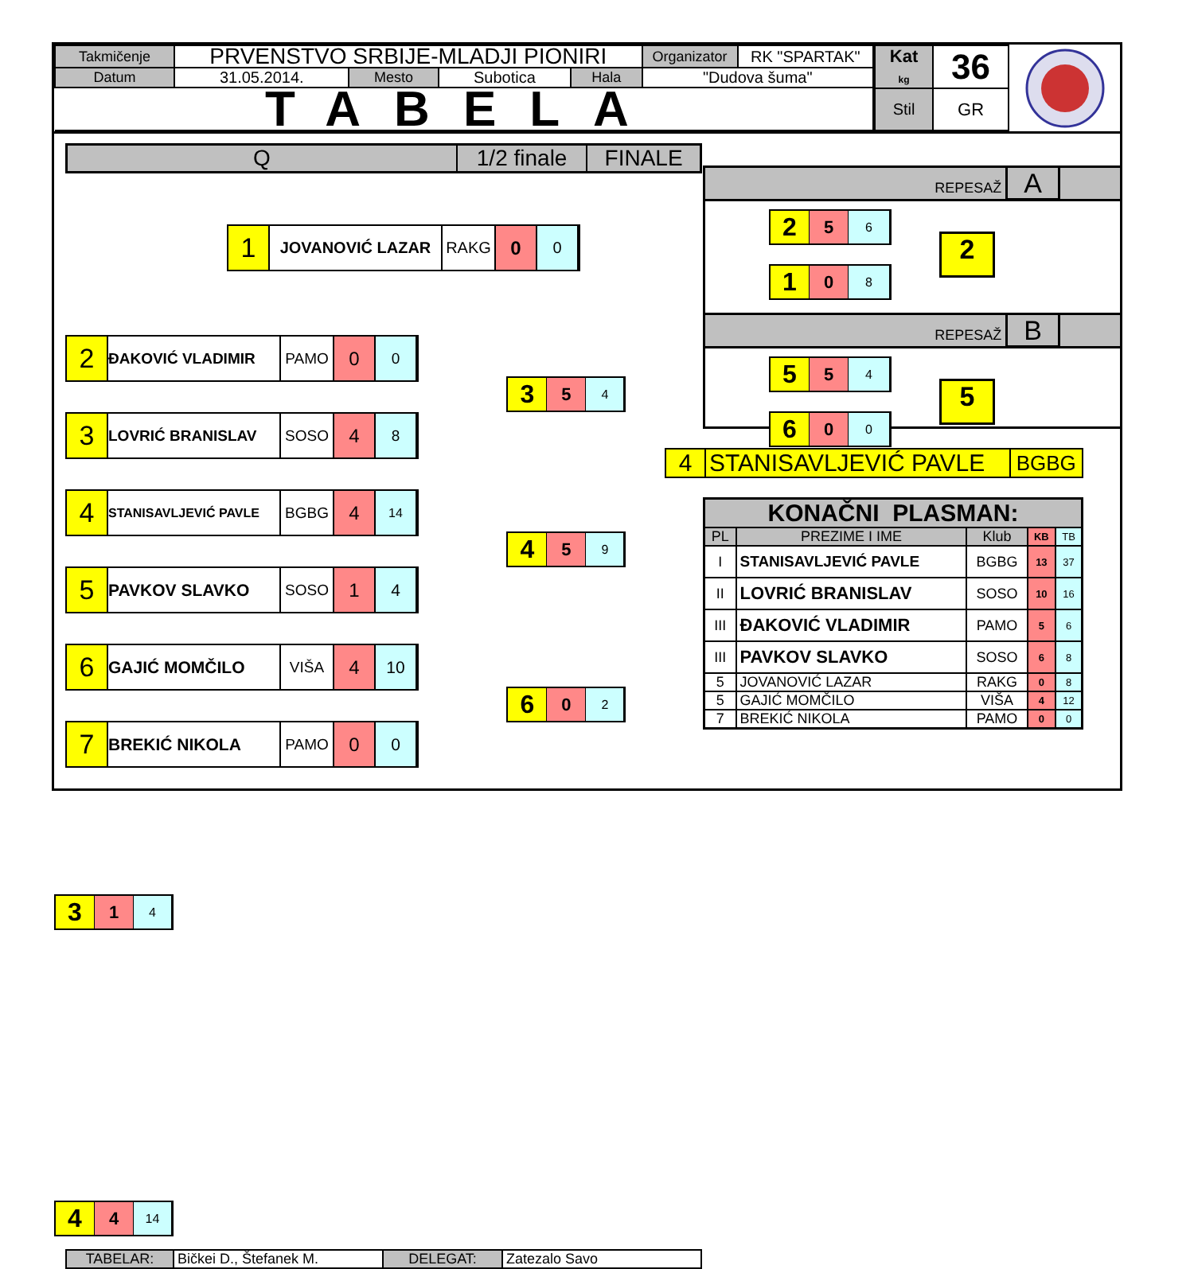| Takmičenje | PRVENSTVO SRBIJE-MLADJI PIONIRI | | | | Organizator | RK "SPARTAK" |
| Datum | 31.05.2014. | Mesto | Subotica | Hala | "Dudova šuma" | |
| TABELA | | | | | | |
| Kat kg | 36 |
| Stil | GR |
| Q | 1/2 finale | FINALE |
1
JOVANOVIĆ LAZAR RAKG
0
0
2
ĐAKOVIĆ VLADIMIR PAMO
0
0
3
LOVRIĆ BRANISLAV SOSO
4
8
4
STANISAVLJEVIĆ PAVLE
BGBG
4
14
5
PAVKOV SLAVKO SOSO
1 4
6
GAJIĆ MOMČILO VIŠA
4 10
7
BREKIĆ NIKOLA PAMO
0 0
3
5
4
4
5
9
6
0
2
3
1
4
4
4
14
| TABELAR: | Bičkei D., Štefanek M. | DELEGAT: | Zatezalo Savo |
REPESAŽ A
2
5
6
1
0
8
2
REPESAŽ B
5
5
4
6
0
0
5
| 4 | STANISAVLJEVIĆ PAVLE | BGBG |
| KONAČNI PLASMAN: | | | | |
| --- | --- | --- | --- | --- |
| PL | PREZIME I IME | Klub | KB | TB |
| I | STANISAVLJEVIĆ PAVLE | BGBG | 13 | 37 |
| II | LOVRIĆ BRANISLAV | SOSO | 10 | 16 |
| III | ĐAKOVIĆ VLADIMIR | PAMO | 5 | 6 |
| III | PAVKOV SLAVKO | SOSO | 6 | 8 |
| 5 | JOVANOVIĆ LAZAR | RAKG | 0 | 8 |
| 5 | GAJIĆ MOMČILO | VIŠA | 4 | 12 |
| 7 | BREKIĆ NIKOLA | PAMO | 0 | 0 |